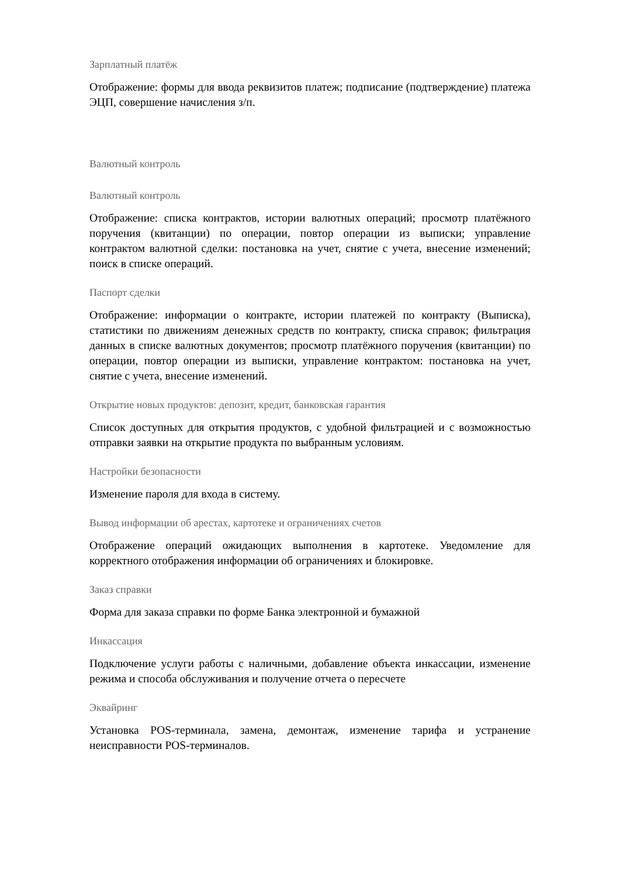Зарплатный платёж
Отображение: формы для ввода реквизитов платеж; подписание (подтверждение) платежа ЭЦП, совершение начисления з/п.
Валютный контроль
Валютный контроль
Отображение: списка контрактов, истории валютных операций; просмотр платёжного поручения (квитанции) по операции, повтор операции из выписки; управление контрактом валютной сделки: постановка на учет, снятие с учета, внесение изменений; поиск в списке операций.
Паспорт сделки
Отображение: информации о контракте, истории платежей по контракту (Выписка), статистики по движениям денежных средств по контракту, списка справок; фильтрация данных в списке валютных документов; просмотр платёжного поручения (квитанции) по операции, повтор операции из выписки, управление контрактом: постановка на учет, снятие с учета, внесение изменений.
Открытие новых продуктов: депозит, кредит, банковская гарантия
Список доступных для открытия продуктов, с удобной фильтрацией и с возможностью отправки заявки на открытие продукта по выбранным условиям.
Настройки безопасности
Изменение пароля для входа в систему.
Вывод информации об арестах, картотеке и ограничениях счетов
Отображение операций ожидающих выполнения в картотеке. Уведомление для корректного отображения информации об ограничениях и блокировке.
Заказ справки
Форма для заказа справки по форме Банка электронной и бумажной
Инкассация
Подключение услуги работы с наличными, добавление объекта инкассации, изменение режима и способа обслуживания и получение отчета о пересчете
Эквайринг
Установка POS-терминала, замена, демонтаж, изменение тарифа и устранение неисправности POS-терминалов.